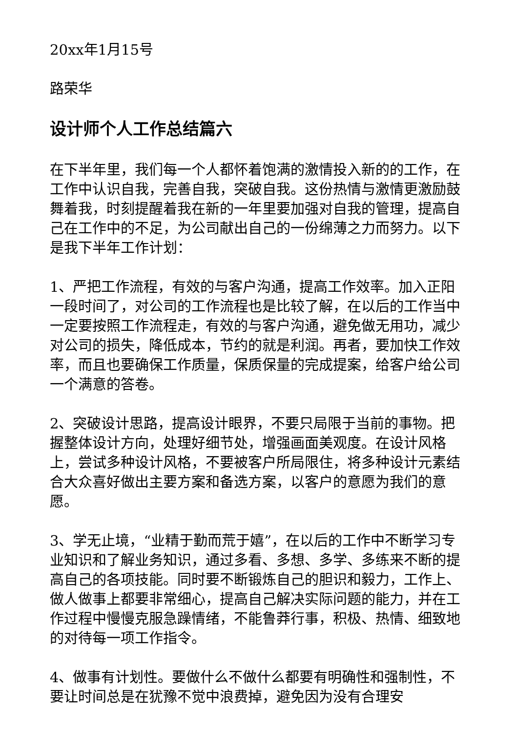20xx年1月15号
路荣华
设计师个人工作总结篇六
在下半年里，我们每一个人都怀着饱满的激情投入新的的工作，在工作中认识自我，完善自我，突破自我。这份热情与激情更激励鼓舞着我，时刻提醒着我在新的一年里要加强对自我的管理，提高自己在工作中的不足，为公司献出自己的一份绵薄之力而努力。以下是我下半年工作计划：
1、严把工作流程，有效的与客户沟通，提高工作效率。加入正阳一段时间了，对公司的工作流程也是比较了解，在以后的工作当中一定要按照工作流程走，有效的与客户沟通，避免做无用功，减少对公司的损失，降低成本，节约的就是利润。再者，要加快工作效率，而且也要确保工作质量，保质保量的完成提案，给客户给公司一个满意的答卷。
2、突破设计思路，提高设计眼界，不要只局限于当前的事物。把握整体设计方向，处理好细节处，增强画面美观度。在设计风格上，尝试多种设计风格，不要被客户所局限住，将多种设计元素结合大众喜好做出主要方案和备选方案，以客户的意愿为我们的意愿。
3、学无止境，“业精于勤而荒于嬉”，在以后的工作中不断学习专业知识和了解业务知识，通过多看、多想、多学、多练来不断的提高自己的各项技能。同时要不断锻炼自己的胆识和毅力，工作上、做人做事上都要非常细心，提高自己解决实际问题的能力，并在工作过程中慢慢克服急躁情绪，不能鲁莽行事，积极、热情、细致地的对待每一项工作指令。
4、做事有计划性。要做什么不做什么都要有明确性和强制性，不要让时间总是在犹豫不觉中浪费掉，避免因为没有合理安